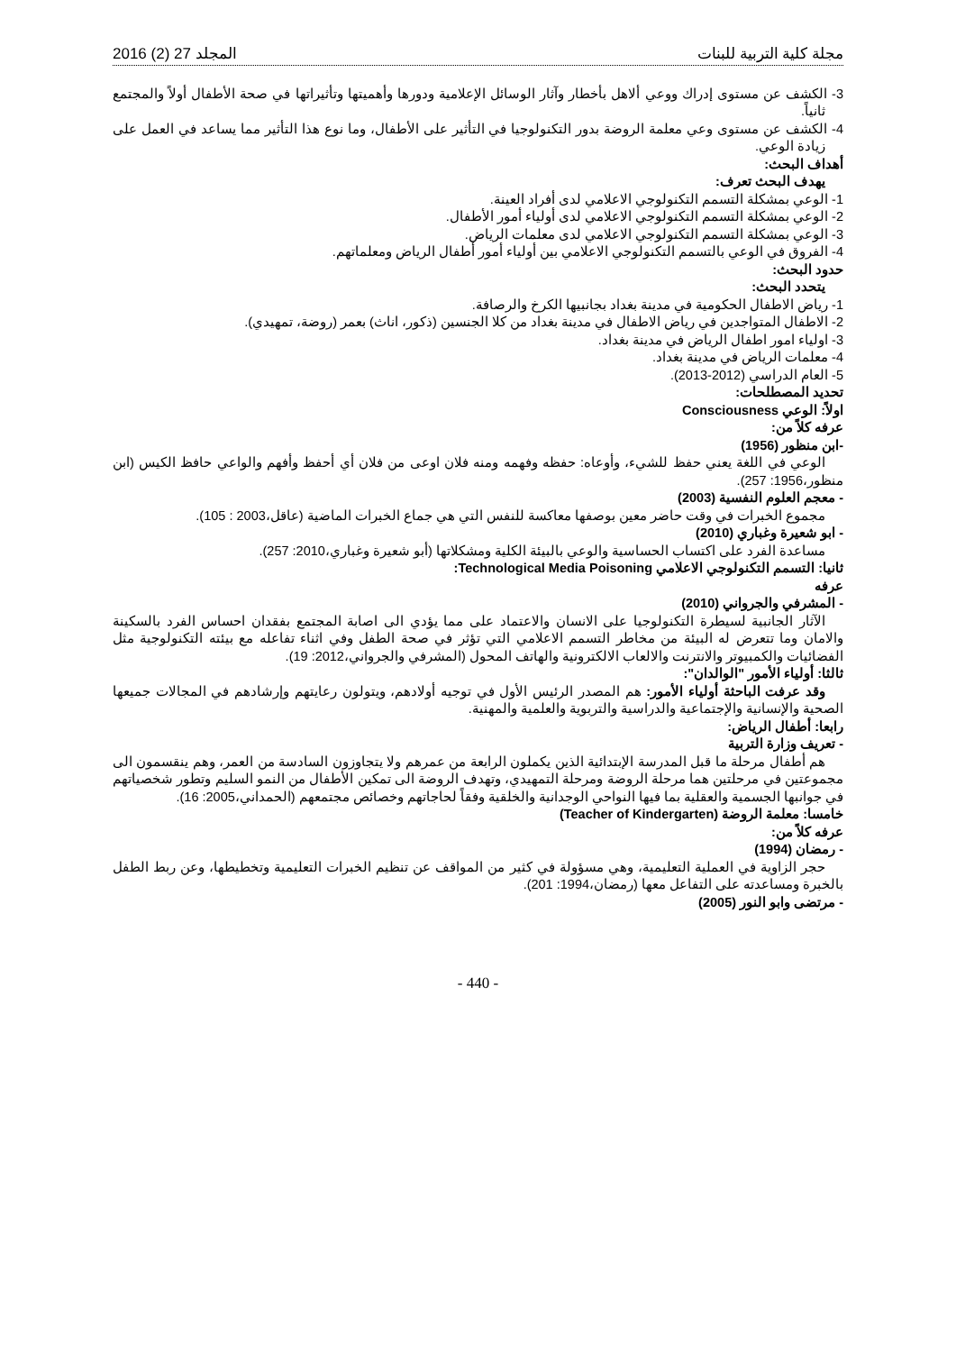مجلة كلية التربية للبنات المجلد 27 (2) 2016
3- الكشف عن مستوى إدراك ووعي ألاهل بأخطار وآثار الوسائل الإعلامية ودورها وأهميتها وتأثيراتها في صحة الأطفال أولاً والمجتمع ثانياً.
4- الكشف عن مستوى وعي معلمة الروضة بدور التكنولوجيا في التأثير على الأطفال، وما نوع هذا التأثير مما يساعد في العمل على زيادة الوعي.
أهداف البحث:
يهدف البحث تعرف:
1- الوعي بمشكلة التسمم التكنولوجي الاعلامي لدى أفراد العينة.
2- الوعي بمشكلة التسمم التكنولوجي الاعلامي لدى أولياء أمور الأطفال.
3- الوعي بمشكلة التسمم التكنولوجي الاعلامي لدى معلمات الرياض.
4- الفروق في الوعي بالتسمم التكنولوجي الاعلامي بين أولياء أمور أطفال الرياض ومعلماتهم.
حدود البحث:
يتحدد البحث:
1- رياض الاطفال الحكومية في مدينة بغداد بجانبيها الكرخ والرصافة.
2- الاطفال المتواجدين في رياض الاطفال في مدينة بغداد من كلا الجنسين (ذكور، اناث) بعمر (روضة، تمهيدي).
3- اولياء امور اطفال الرياض في مدينة بغداد.
4- معلمات الرياض في مدينة بغداد.
5- العام الدراسي (2012-2013).
تحديد المصطلحات:
اولاً: الوعي Consciousness
عرفه كلاً من:
-ابن منظور (1956)
الوعي في اللغة يعني حفظ للشيء، وأوعاه: حفظه وفهمه ومنه فلان اوعى من فلان أي أحفظ وأفهم والواعي حافظ الكيس (ابن منظور،1956: 257).
- معجم العلوم النفسية (2003)
مجموع الخبرات في وقت حاضر معين بوصفها معاكسة للنفس التي هي جماع الخبرات الماضية (عاقل،2003 : 105).
- ابو شعيرة وغباري (2010)
مساعدة الفرد على اكتساب الحساسية والوعي بالبيئة الكلية ومشكلاتها (أبو شعيرة وغباري،2010: 257).
ثانيا: التسمم التكنولوجي الاعلامي Technological Media Poisoning:
عرفه
- المشرفي والجرواني (2010)
الآثار الجانبية لسيطرة التكنولوجيا على الانسان والاعتماد على مما يؤدي الى اصابة المجتمع بفقدان احساس الفرد بالسكينة والامان وما تتعرض له البيئة من مخاطر التسمم الاعلامي التي تؤثر في صحة الطفل وفي اثناء تفاعله مع بيئته التكنولوجية مثل الفضائيات والكمبيوتر والانترنت والالعاب الالكترونية والهاتف المحول (المشرفي والجرواني،2012: 19).
ثالثا: أولياء الأمور "الوالدان":
وقد عرفت الباحثة أولياء الأمور: هم المصدر الرئيس الأول في توجيه أولادهم، ويتولون رعايتهم وإرشادهم في المجالات جميعها الصحية والإنسانية والإجتماعية والدراسية والتربوية والعلمية والمهنية.
رابعا: أطفال الرياض:
- تعريف وزارة التربية
هم أطفال مرحلة ما قبل المدرسة الإبتدائية الذين يكملون الرابعة من عمرهم ولا يتجاوزون السادسة من العمر، وهم ينقسمون الى مجموعتين في مرحلتين هما مرحلة الروضة ومرحلة التمهيدي، وتهدف الروضة الى تمكين الأطفال من النمو السليم وتطور شخصياتهم في جوانبها الجسمية والعقلية بما فيها النواحي الوجدانية والخلقية وفقاً لحاجاتهم وخصائص مجتمعهم (الحمداني،2005: 16).
خامسا: معلمة الروضة (Teacher of Kindergarten)
عرفه كلاً من:
- رمضان (1994)
حجر الزاوية في العملية التعليمية، وهي مسؤولة في كثير من المواقف عن تنظيم الخبرات التعليمية وتخطيطها، وعن ربط الطفل بالخبرة ومساعدته على التفاعل معها (رمضان،1994: 201).
- مرتضى وابو النور (2005)
- 440 -